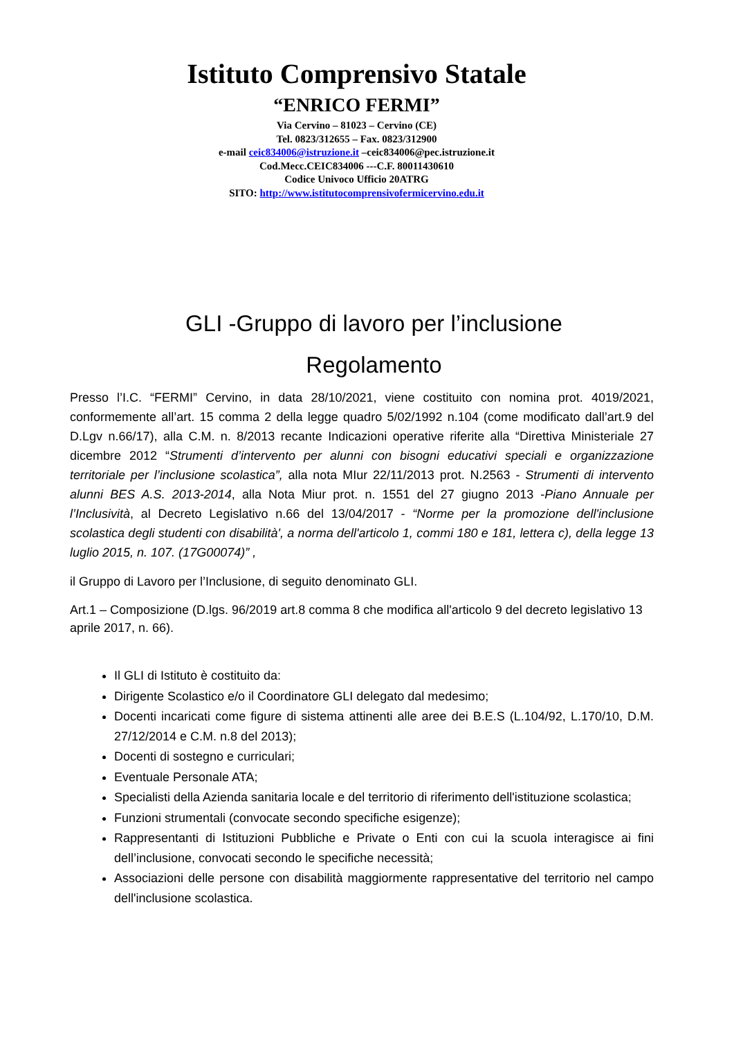Istituto Comprensivo Statale
“ENRICO FERMI”
Via Cervino – 81023 – Cervino (CE)
Tel. 0823/312655 – Fax. 0823/312900
e-mail ceic834006@istruzione.it –ceic834006@pec.istruzione.it
Cod.Mecc.CEIC834006 ---C.F. 80011430610
Codice Univoco Ufficio 20ATRG
SITO: http://www.istitutocomprensivofermicervino.edu.it
GLI -Gruppo di lavoro per l’inclusione
Regolamento
Presso l’I.C. “FERMI” Cervino, in data 28/10/2021, viene costituito con nomina prot. 4019/2021, conformemente all’art. 15 comma 2 della legge quadro 5/02/1992 n.104 (come modificato dall’art.9 del D.Lgv n.66/17), alla C.M. n. 8/2013 recante Indicazioni operative riferite alla “Direttiva Ministeriale 27 dicembre 2012 “Strumenti d’intervento per alunni con bisogni educativi speciali e organizzazione territoriale per l’inclusione scolastica”, alla nota MIur 22/11/2013 prot. N.2563 - Strumenti di intervento alunni BES A.S. 2013-2014, alla Nota Miur prot. n. 1551 del 27 giugno 2013 -Piano Annuale per l’Inclusività, al Decreto Legislativo n.66 del 13/04/2017 - “Norme per la promozione dell'inclusione scolastica degli studenti con disabilità', a norma dell'articolo 1, commi 180 e 181, lettera c), della legge 13 luglio 2015, n. 107. (17G00074)” ,
il Gruppo di Lavoro per l’Inclusione, di seguito denominato GLI.
Art.1 – Composizione (D.lgs. 96/2019 art.8 comma 8 che modifica all'articolo 9 del decreto legislativo 13 aprile 2017, n. 66).
Il GLI di Istituto è costituito da:
Dirigente Scolastico e/o il Coordinatore GLI delegato dal medesimo;
Docenti incaricati come figure di sistema attinenti alle aree dei B.E.S (L.104/92, L.170/10, D.M. 27/12/2014 e C.M. n.8 del 2013);
Docenti di sostegno e curriculari;
Eventuale Personale ATA;
Specialisti della Azienda sanitaria locale e del territorio di riferimento dell'istituzione scolastica;
Funzioni strumentali (convocate secondo specifiche esigenze);
Rappresentanti di Istituzioni Pubbliche e Private o Enti con cui la scuola interagisce ai fini dell’inclusione, convocati secondo le specifiche necessità;
Associazioni delle persone con disabilità maggiormente rappresentative del territorio nel campo dell'inclusione scolastica.